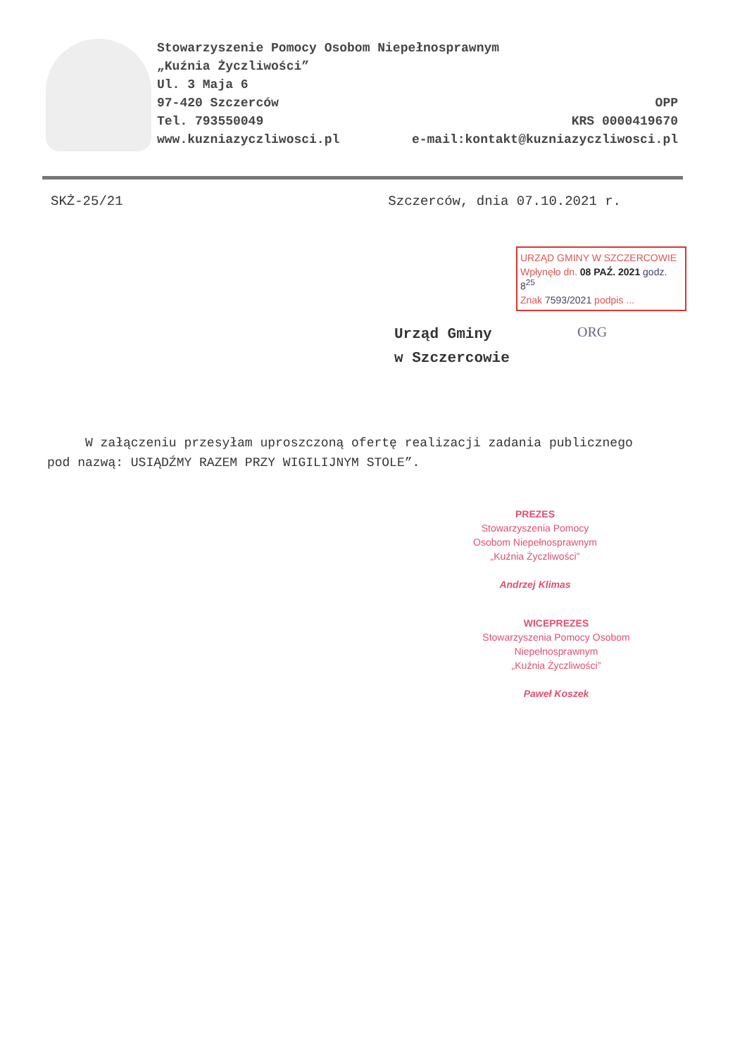Stowarzyszenie Pomocy Osobom Niepełnosprawnym
„Kuźnia Życzliwości”
Ul. 3 Maja 6
97-420 Szczerców OPP
Tel. 793550049 KRS 0000419670
www.kuzniazyczliwosci.pl e-mail:kontakt@kuzniazyczliwosci.pl
SKŻ-25/21 Szczerców, dnia 07.10.2021 r.
URZĄD GMINY W SZCZERCOWIE
Wpłynęło dn. 08 PAŹ. 2021 godz. 8<sup>25</sup>
Znak 7593/2021 podpis ...
Urząd Gminy
w Szczercowie
ORG
W załączeniu przesyłam uproszczoną ofertę realizacji zadania publicznego pod nazwą: USIĄDŹMY RAZEM PRZY WIGILIJNYM STOLE”.
PREZES
Stowarzyszenia Pomocy
Osobom Niepełnosprawnym
„Kuźnia Życzliwości”
Andrzej Klimas
WICEPREZES
Stowarzyszenia Pomocy Osobom
Niepełnosprawnym
„Kuźnia Życzliwości”
Paweł Koszek